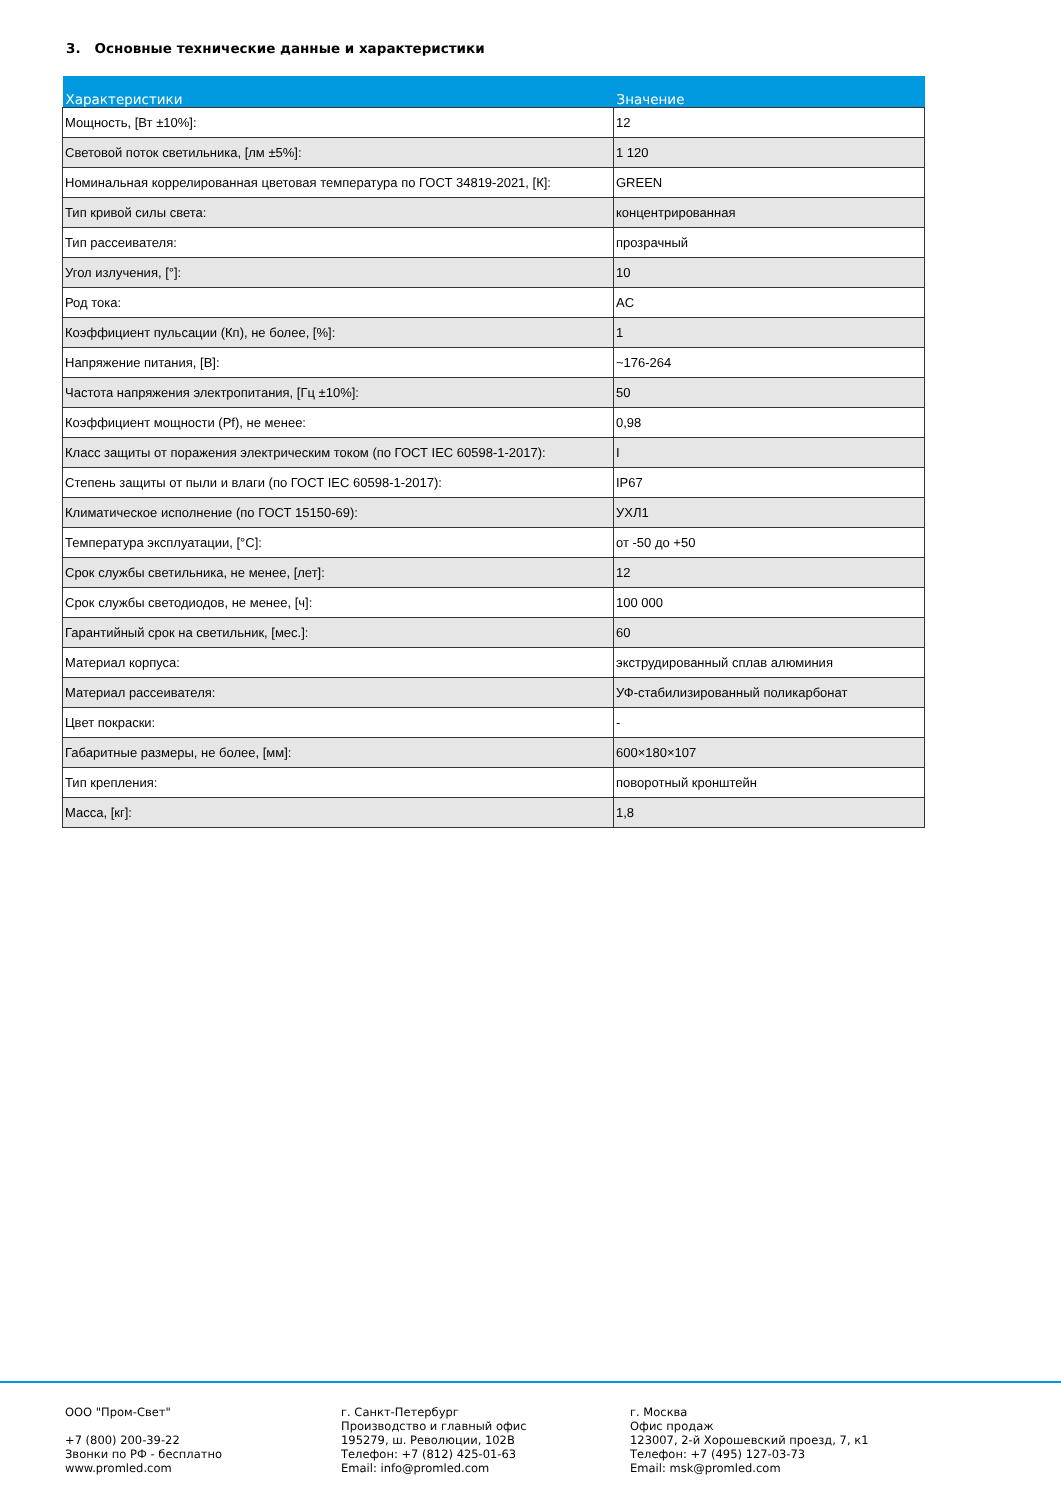3. Основные технические данные и характеристики
| Характеристики | Значение |
| --- | --- |
| Мощность, [Вт ±10%]: | 12 |
| Световой поток светильника, [лм ±5%]: | 1 120 |
| Номинальная коррелированная цветовая температура по ГОСТ 34819-2021, [К]: | GREEN |
| Тип кривой силы света: | концентрированная |
| Тип рассеивателя: | прозрачный |
| Угол излучения, [°]: | 10 |
| Род тока: | AC |
| Коэффициент пульсации (Кп), не более, [%]: | 1 |
| Напряжение питания, [В]: | ~176-264 |
| Частота напряжения электропитания, [Гц ±10%]: | 50 |
| Коэффициент мощности (Pf), не менее: | 0,98 |
| Класс защиты от поражения электрическим током (по ГОСТ IEC 60598-1-2017): | I |
| Степень защиты от пыли и влаги (по ГОСТ IEC 60598-1-2017): | IP67 |
| Климатическое исполнение (по ГОСТ 15150-69): | УХЛ1 |
| Температура эксплуатации, [°C]: | от -50 до +50 |
| Срок службы светильника, не менее, [лет]: | 12 |
| Срок службы светодиодов, не менее, [ч]: | 100 000 |
| Гарантийный срок на светильник, [мес.]: | 60 |
| Материал корпуса: | экструдированный сплав алюминия |
| Материал рассеивателя: | УФ-стабилизированный поликарбонат |
| Цвет покраски: | - |
| Габаритные размеры, не более, [мм]: | 600×180×107 |
| Тип крепления: | поворотный кронштейн |
| Масса, [кг]: | 1,8 |
ООО "Пром-Свет" +7 (800) 200-39-22 Звонки по РФ - бесплатно www.promled.com
г. Санкт-Петербург Производство и главный офис 195279, ш. Революции, 102В Телефон: +7 (812) 425-01-63 Email: info@promled.com
г. Москва Офис продаж 123007, 2-й Хорошевский проезд, 7, к1 Телефон: +7 (495) 127-03-73 Email: msk@promled.com